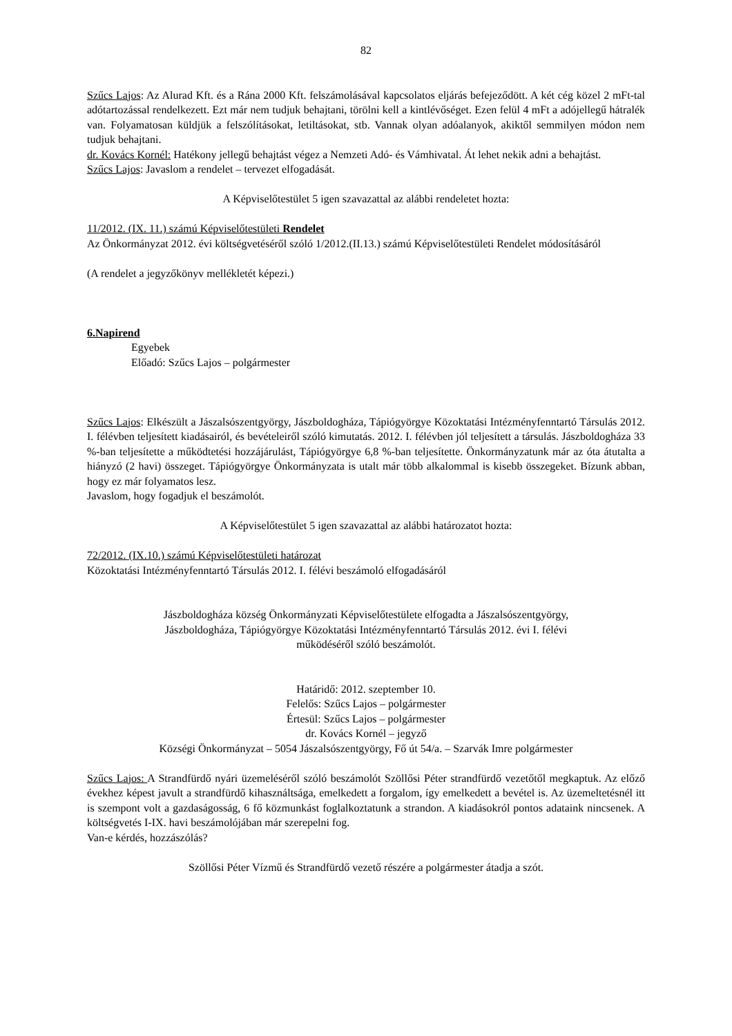82
Szűcs Lajos: Az Alurad Kft. és a Rána 2000 Kft. felszámolásával kapcsolatos eljárás befejeződött. A két cég közel 2 mFt-tal adótartozással rendelkezett. Ezt már nem tudjuk behajtani, törölni kell a kintlévőséget. Ezen felül 4 mFt a adójellegű hátralék van. Folyamatosan küldjük a felszólításokat, letiltásokat, stb. Vannak olyan adóalanyok, akiktől semmilyen módon nem tudjuk behajtani.
dr. Kovács Kornél: Hatékony jellegű behajtást végez a Nemzeti Adó- és Vámhivatal. Át lehet nekik adni a behajtást.
Szűcs Lajos: Javaslom a rendelet – tervezet elfogadását.
A Képviselőtestület 5 igen szavazattal az alábbi rendeletet hozta:
11/2012. (IX. 11.) számú Képviselőtestületi Rendelet
Az Önkormányzat 2012. évi költségvetéséről szóló 1/2012.(II.13.) számú Képviselőtestületi Rendelet módosításáról
(A rendelet a jegyzőkönyv mellékletét képezi.)
6.Napirend
Egyebek
Előadó: Szűcs Lajos – polgármester
Szűcs Lajos: Elkészült a Jászalsószentgyörgy, Jászboldogháza, Tápiógyörgye Közoktatási Intézményfenntartó Társulás 2012. I. félévben teljesített kiadásairól, és bevételeiről szóló kimutatás. 2012. I. félévben jól teljesített a társulás. Jászboldogháza 33 %-ban teljesítette a működtetési hozzájárulást, Tápiógyörgye 6,8 %-ban teljesítette. Önkormányzatunk már az óta átutalta a hiányzó (2 havi) összeget. Tápiógyörgye Önkormányzata is utalt már több alkalommal is kisebb összegeket. Bízunk abban, hogy ez már folyamatos lesz.
Javaslom, hogy fogadjuk el beszámolót.
A Képviselőtestület 5 igen szavazattal az alábbi határozatot hozta:
72/2012. (IX.10.) számú Képviselőtestületi határozat
Közoktatási Intézményfenntartó Társulás 2012. I. félévi beszámoló elfogadásáról
Jászboldogháza község Önkormányzati Képviselőtestülete elfogadta a Jászalsószentgyörgy,
Jászboldogháza, Tápiógyörgye Közoktatási Intézményfenntartó Társulás 2012. évi I. félévi
működéséről szóló beszámolót.
Határidő: 2012. szeptember 10.
Felelős: Szűcs Lajos – polgármester
Értesül: Szűcs Lajos – polgármester
dr. Kovács Kornél – jegyző
Községi Önkormányzat – 5054 Jászalsószentgyörgy, Fő út 54/a. – Szarvák Imre polgármester
Szűcs Lajos: A Strandfürdő nyári üzemeléséről szóló beszámolót Szöllősi Péter strandfürdő vezetőtől megkaptuk. Az előző évekhez képest javult a strandfürdő kihasználtsága, emelkedett a forgalom, így emelkedett a bevétel is. Az üzemeltetésnél itt is szempont volt a gazdaságosság, 6 fő közmunkást foglalkoztatunk a strandon. A kiadásokról pontos adataink nincsenek. A költségvetés I-IX. havi beszámolójában már szerepelni fog.
Van-e kérdés, hozzászólás?
Szöllősi Péter Vízmű és Strandfürdő vezető részére a polgármester átadja a szót.